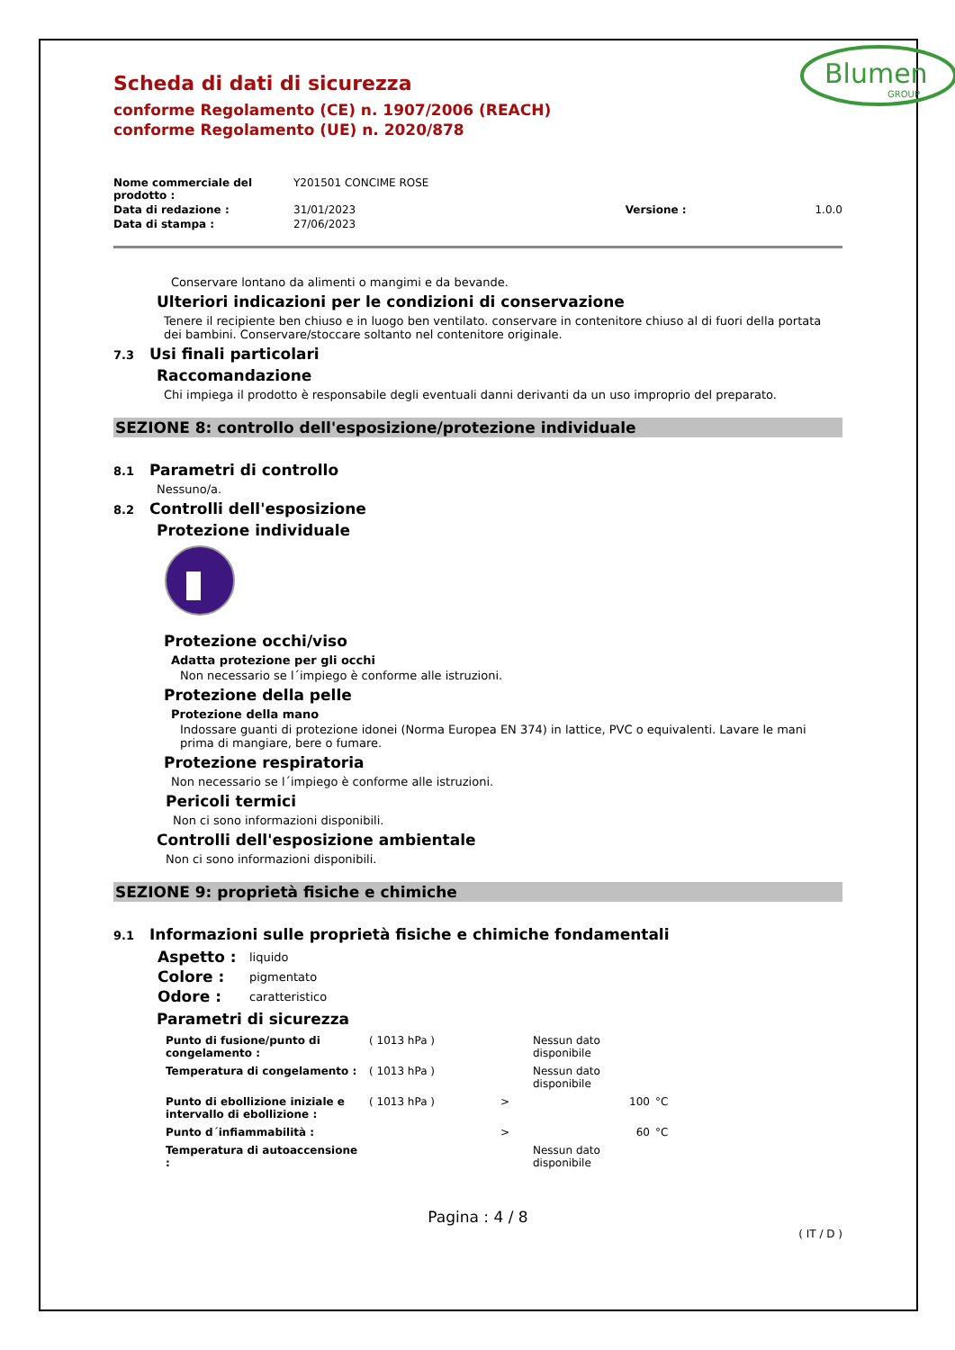Blumen
GROUP
Scheda di dati di sicurezza
conforme Regolamento (CE) n. 1907/2006 (REACH)
conforme Regolamento (UE) n. 2020/878
| Nome commerciale del prodotto : | Y201501 CONCIME ROSE | | |
| Data di redazione : | 31/01/2023 | Versione : | 1.0.0 |
| Data di stampa : | 27/06/2023 | | |
Conservare lontano da alimenti o mangimi e da bevande.
Ulteriori indicazioni per le condizioni di conservazione
Tenere il recipiente ben chiuso e in luogo ben ventilato. conservare in contenitore chiuso al di fuori della portata dei bambini. Conservare/stoccare soltanto nel contenitore originale.
7.3 Usi finali particolari
Raccomandazione
Chi impiega il prodotto è responsabile degli eventuali danni derivanti da un uso improprio del preparato.
SEZIONE 8: controllo dell'esposizione/protezione individuale
8.1 Parametri di controllo
Nessuno/a.
8.2 Controlli dell'esposizione
Protezione individuale
Protezione occhi/viso
Adatta protezione per gli occhi
Non necessario se l´impiego è conforme alle istruzioni.
Protezione della pelle
Protezione della mano
Indossare guanti di protezione idonei (Norma Europea EN 374) in lattice, PVC o equivalenti. Lavare le mani prima di mangiare, bere o fumare.
Protezione respiratoria
Non necessario se l´impiego è conforme alle istruzioni.
Pericoli termici
Non ci sono informazioni disponibili.
Controlli dell'esposizione ambientale
Non ci sono informazioni disponibili.
SEZIONE 9: proprietà fisiche e chimiche
9.1 Informazioni sulle proprietà fisiche e chimiche fondamentali
| Aspetto : | liquido |
| Colore : | pigmentato |
| Odore : | caratteristico |
Parametri di sicurezza
| Punto di fusione/punto di congelamento : | ( 1013 hPa ) | | Nessun dato disponibile | |
| Temperatura di congelamento : | ( 1013 hPa ) | | Nessun dato disponibile | |
| Punto di ebollizione iniziale e intervallo di ebollizione : | ( 1013 hPa ) | > | 100 | °C |
| Punto d´infiammabilità : | | > | 60 | °C |
| Temperatura di autoaccensione : | | | Nessun dato disponibile | |
Pagina : 4 / 8
( IT / D )